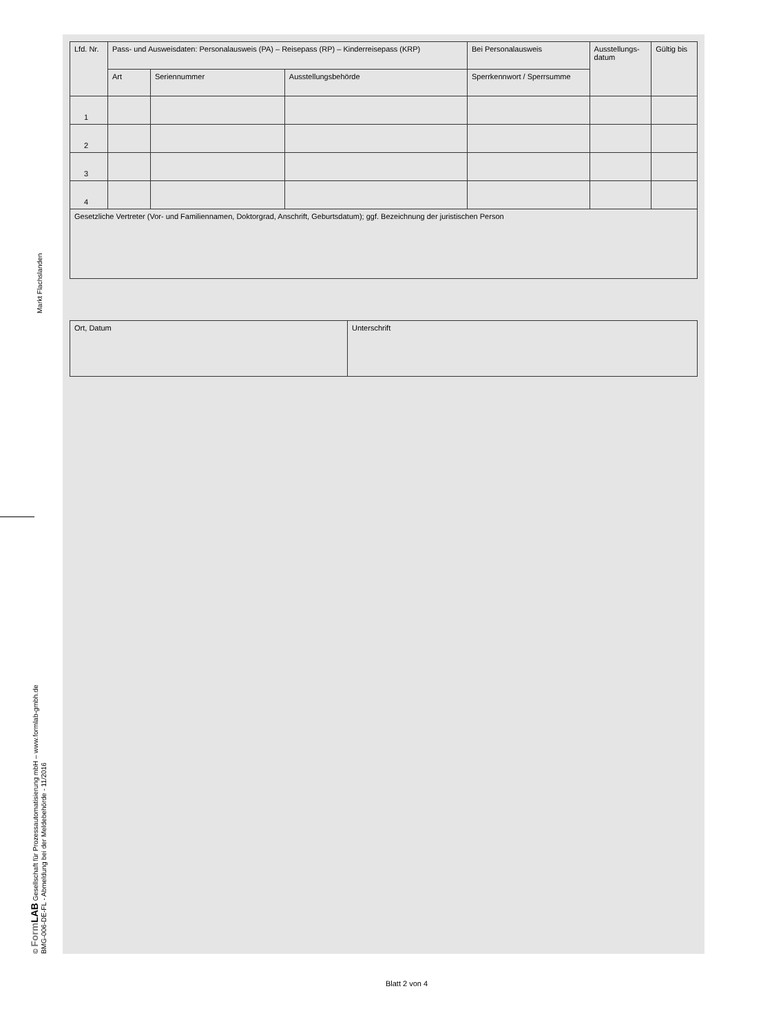Markt Flachslanden
© Form LAB Gesellschaft für Prozessautomatisierung mbH – www.formlab-gmbh.de
BMG-006-DE-FL - Abmeldung bei der Meldebehörde - 11/2016
| Lfd. Nr. | Pass- und Ausweisdaten: Personalausweis (PA) – Reisepass (RP) – Kinderreisepass (KRP) | | | Bei Personalausweis | Ausstellungs- datum | Gültig bis |
| --- | --- | --- | --- | --- | --- | --- |
| | Art | Seriennummer | Ausstellungsbehörde | Sperrkennwort / Sperrsumme | | |
| 1 | | | | | | |
| 2 | | | | | | |
| 3 | | | | | | |
| 4 | | | | | | |
| Gesetzliche Vertreter (Vor- und Familiennamen, Doktorgrad, Anschrift, Geburtsdatum); ggf. Bezeichnung der juristischen Person | | | | | | |
| Ort, Datum | Unterschrift |
Blatt 2 von 4